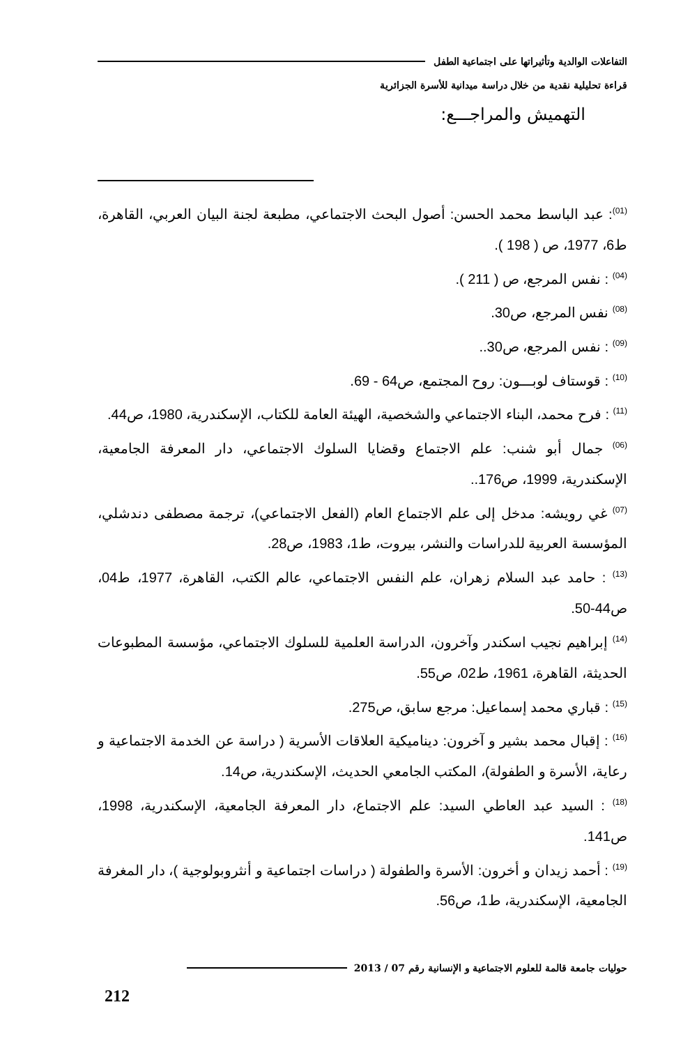التفاعلات الوالدية وتأثيراتها على اجتماعية الطفل
قراءة تحليلية نقدية من خلال دراسة ميدانية للأسرة الجزائرية
التهميش والمراجـــع:
<sup>(01)</sup>: عبد الباسط محمد الحسن: أصول البحث الاجتماعي، مطبعة لجنة البيان العربي، القاهرة، ط6، 1977، ص ( 198 ).
<sup>(04)</sup> : نفس المرجع، ص ( 211 ).
<sup>(08)</sup> نفس المرجع، ص30.
<sup>(09)</sup> : نفس المرجع، ص30..
<sup>(10)</sup> : قوستاف لوبـــون: روح المجتمع، ص64 - 69.
<sup>(11)</sup> : فرح محمد، البناء الاجتماعي والشخصية، الهيئة العامة للكتاب، الإسكندرية، 1980، ص44.
<sup>(06)</sup> جمال أبو شنب: علم الاجتماع وقضايا السلوك الاجتماعي، دار المعرفة الجامعية، الإسكندرية، 1999، ص176..
<sup>(07)</sup> غي رويشه: مدخل إلى علم الاجتماع العام (الفعل الاجتماعي)، ترجمة مصطفى دندشلي، المؤسسة العربية للدراسات والنشر، بيروت، ط1، 1983، ص28.
<sup>(13)</sup> : حامد عبد السلام زهران، علم النفس الاجتماعي، عالم الكتب، القاهرة، 1977، ط04، ص44-50.
<sup>(14)</sup> إبراهيم نجيب اسكندر وآخرون، الدراسة العلمية للسلوك الاجتماعي، مؤسسة المطبوعات الحديثة، القاهرة، 1961، ط02، ص55.
<sup>(15)</sup> : قباري محمد إسماعيل: مرجع سابق، ص275.
<sup>(16)</sup> : إقبال محمد بشير و آخرون: ديناميكية العلاقات الأسرية ( دراسة عن الخدمة الاجتماعية و رعاية، الأسرة و الطفولة)، المكتب الجامعي الحديث، الإسكندرية، ص14.
<sup>(18)</sup> : السيد عبد العاطي السيد: علم الاجتماع، دار المعرفة الجامعية، الإسكندرية، 1998، ص141.
<sup>(19)</sup> : أحمد زيدان و أخرون: الأسرة والطفولة ( دراسات اجتماعية و أنثروبولوجية )، دار المغرفة الجامعية، الإسكندرية، ط1، ص56.
حوليات جامعة قالمة للعلوم الاجتماعية و الإنسانية رقم 07 / 2013
212